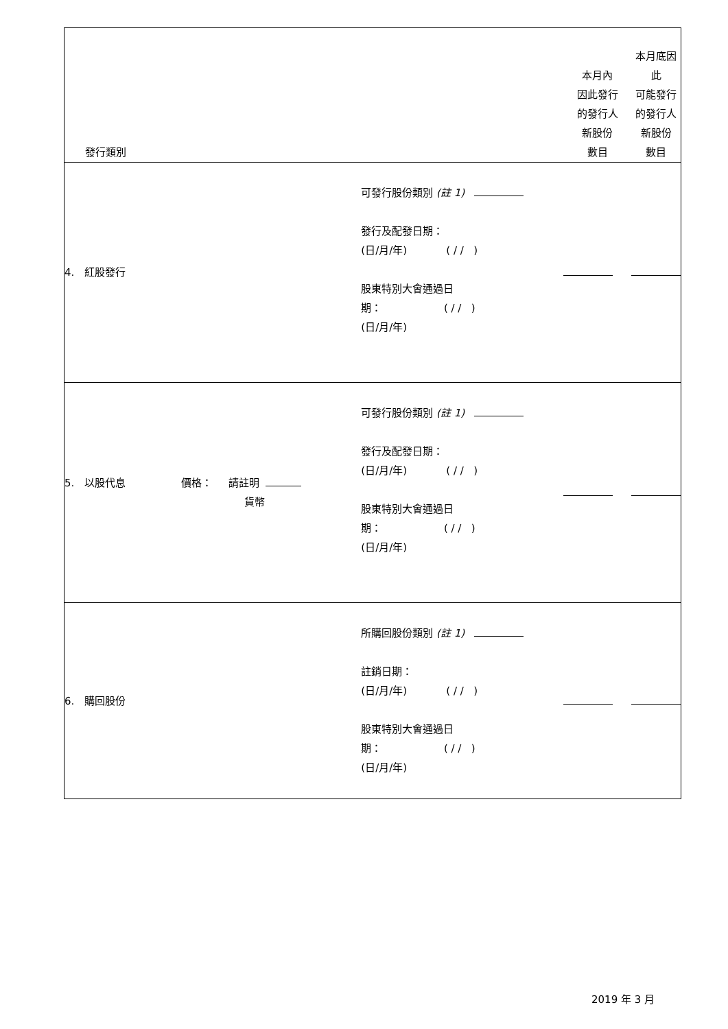| 發行類別 | | 本月內 因此發行 的發行人 新股份 數目 | 本月底因此 可能發行 的發行人 新股份 數目 |
| 4. 紅股發行 | 可發行股份類別 (註 1) 發行及配發日期： (日/月/年) ( / / ) 股東特別大會通過日 期： ( / / ) (日/月/年) | | |
| 5. 以股代息 價格： 請註明 貨幣 | 可發行股份類別 (註 1) 發行及配發日期： (日/月/年) ( / / ) 股東特別大會通過日 期： ( / / ) (日/月/年) | | |
| 6. 購回股份 | 所購回股份類別 (註 1) 註銷日期： (日/月/年) ( / / ) 股東特別大會通過日 期： ( / / ) (日/月/年) | | |
2019 年 3 月